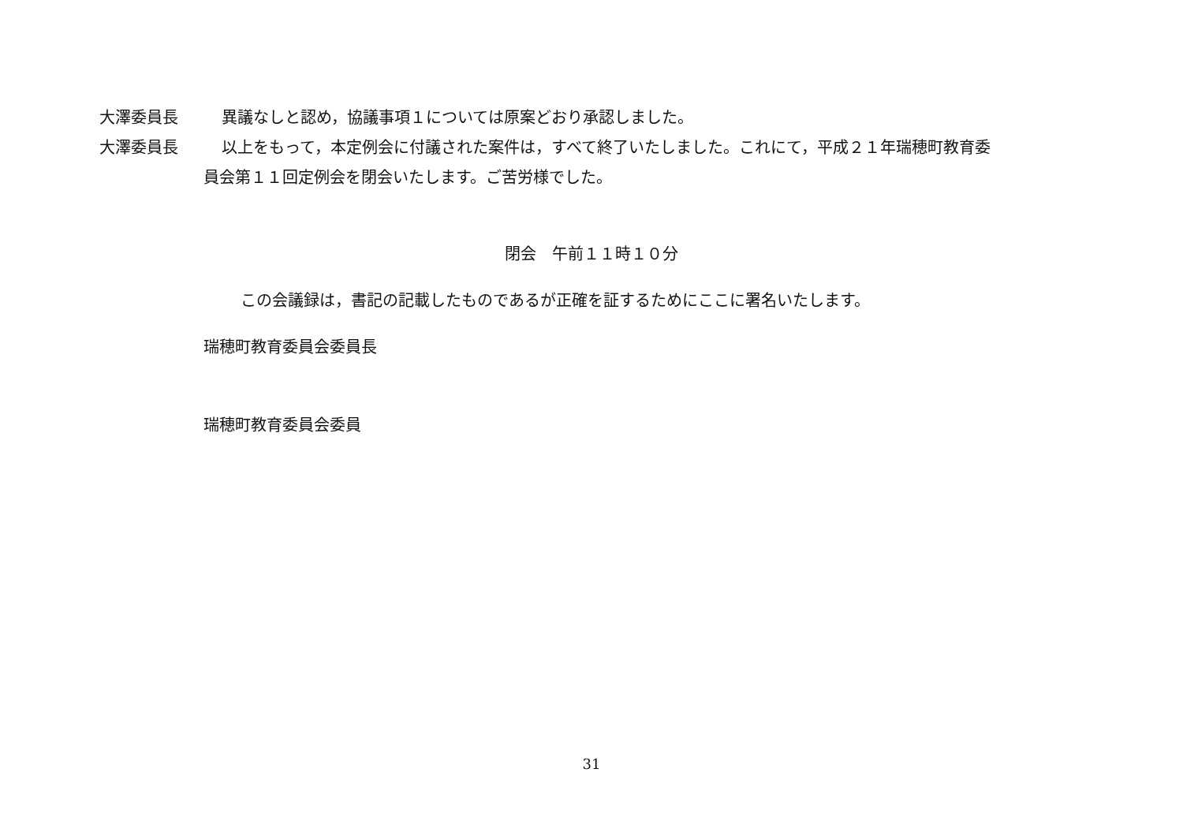大澤委員長 異議なしと認め，協議事項１については原案どおり承認しました。
大澤委員長 以上をもって，本定例会に付議された案件は，すべて終了いたしました。これにて，平成２１年瑞穂町教育委
員会第１１回定例会を閉会いたします。ご苦労様でした。
閉会　午前１１時１０分
この会議録は，書記の記載したものであるが正確を証するためにここに署名いたします。
瑞穂町教育委員会委員長
瑞穂町教育委員会委員
31